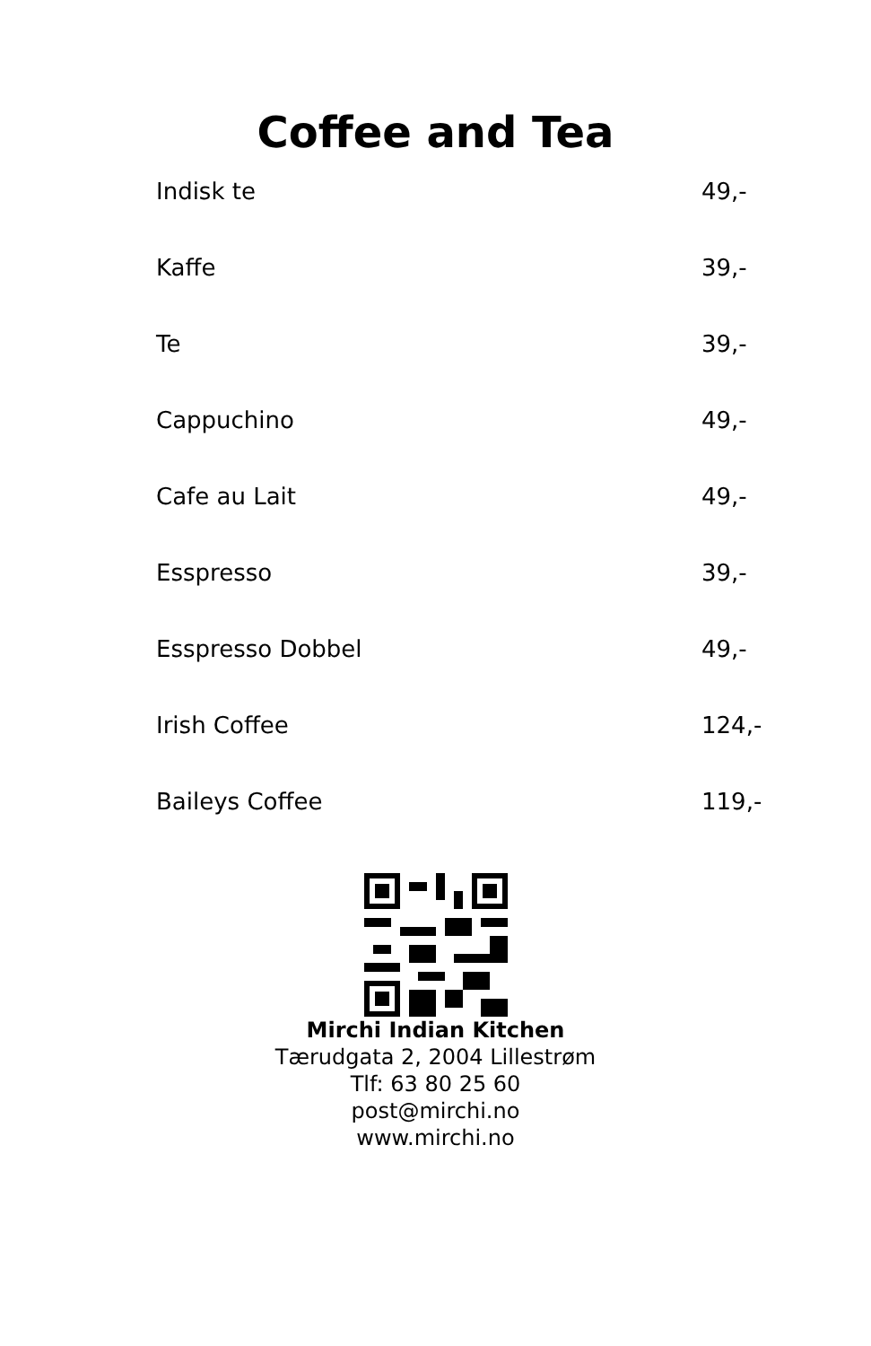Coffee and Tea
| Indisk te | 49,- |
| Kaffe | 39,- |
| Te | 39,- |
| Cappuchino | 49,- |
| Cafe au Lait | 49,- |
| Esspresso | 39,- |
| Esspresso Dobbel | 49,- |
| Irish Coffee | 124,- |
| Baileys Coffee | 119,- |
Mirchi Indian Kitchen
Tærudgata 2, 2004 Lillestrøm
Tlf: 63 80 25 60
post@mirchi.no
www.mirchi.no